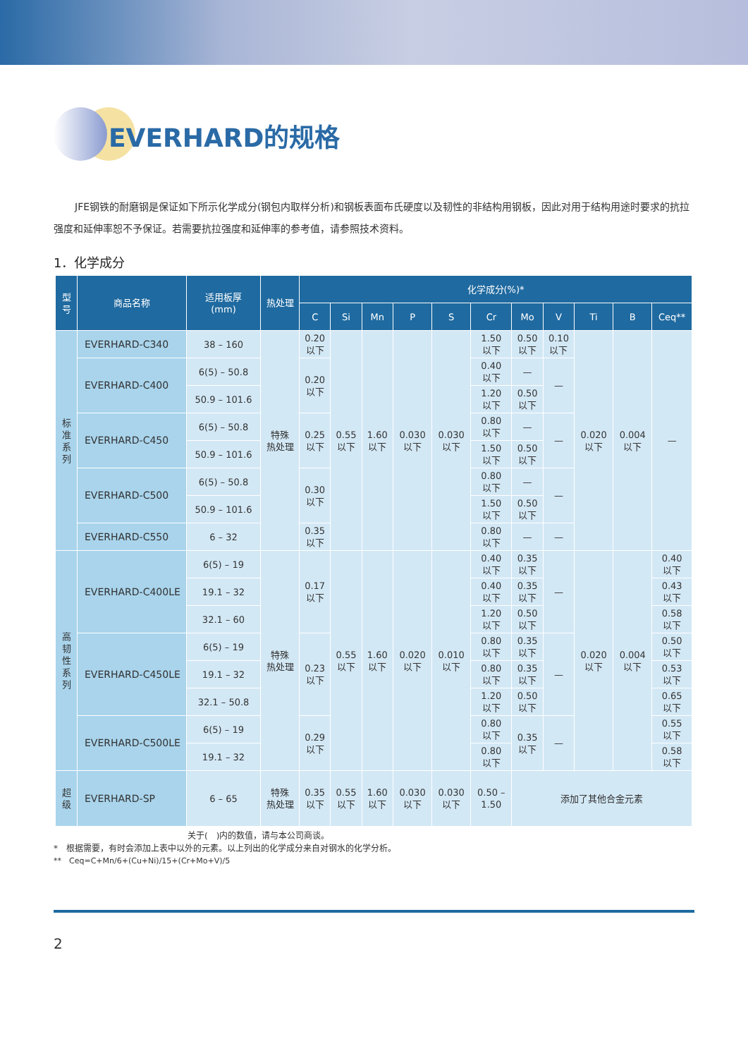EVERHARD的规格
JFE钢铁的耐磨钢是保证如下所示化学成分(钢包内取样分析)和钢板表面布氏硬度以及韧性的非结构用钢板，因此对用于结构用途时要求的抗拉强度和延伸率恕不予保证。若需要抗拉强度和延伸率的参考值，请参照技术资料。
1．化学成分
| 型 号 | 商品名称 | 适用板厚 (mm) | 热处理 | 化学成分(%)* | | | | | | | | | | |
| --- | --- | --- | --- | --- | --- | --- | --- | --- | --- | --- | --- | --- | --- | --- |
| | | | | C | Si | Mn | P | S | Cr | Mo | V | Ti | B | Ceq** |
| 标 准 系 列 | EVERHARD-C340 | 38 – 160 | 特殊 热处理 | 0.20 以下 | 0.55 以下 | 1.60 以下 | 0.030 以下 | 0.030 以下 | 1.50 以下 | 0.50 以下 | 0.10 以下 | 0.020 以下 | 0.004 以下 | — |
| | EVERHARD-C400 | 6(5) – 50.8 | | 0.20 以下 | | | | | 0.40 以下 | — | — | | | |
| | | 50.9 – 101.6 | | | | | | | 1.20 以下 | 0.50 以下 | | | | |
| | EVERHARD-C450 | 6(5) – 50.8 | | 0.25 以下 | | | | | 0.80 以下 | — | — | | | |
| | | 50.9 – 101.6 | | | | | | | 1.50 以下 | 0.50 以下 | | | | |
| | EVERHARD-C500 | 6(5) – 50.8 | | 0.30 以下 | | | | | 0.80 以下 | — | — | | | |
| | | 50.9 – 101.6 | | | | | | | 1.50 以下 | 0.50 以下 | | | | |
| | EVERHARD-C550 | 6 – 32 | | 0.35 以下 | | | | | 0.80 以下 | — | — | | | |
| 高 韧 性 系 列 | EVERHARD-C400LE | 6(5) – 19 | 特殊 热处理 | 0.17 以下 | 0.55 以下 | 1.60 以下 | 0.020 以下 | 0.010 以下 | 0.40 以下 | 0.35 以下 | — | 0.020 以下 | 0.004 以下 | 0.40 以下 |
| | | 19.1 – 32 | | | | | | | 0.40 以下 | 0.35 以下 | | | | 0.43 以下 |
| | | 32.1 – 60 | | | | | | | 1.20 以下 | 0.50 以下 | | | | 0.58 以下 |
| | EVERHARD-C450LE | 6(5) – 19 | | 0.23 以下 | | | | | 0.80 以下 | 0.35 以下 | — | | | 0.50 以下 |
| | | 19.1 – 32 | | | | | | | 0.80 以下 | 0.35 以下 | | | | 0.53 以下 |
| | | 32.1 – 50.8 | | | | | | | 1.20 以下 | 0.50 以下 | | | | 0.65 以下 |
| | EVERHARD-C500LE | 6(5) – 19 | | 0.29 以下 | | | | | 0.80 以下 | 0.35 以下 | — | | | 0.55 以下 |
| | | 19.1 – 32 | | | | | | | 0.80 以下 | | | | | 0.58 以下 |
| 超 级 | EVERHARD-SP | 6 – 65 | 特殊 热处理 | 0.35 以下 | 0.55 以下 | 1.60 以下 | 0.030 以下 | 0.030 以下 | 0.50 – 1.50 | 添加了其他合金元素 | | | | |
关于(　)内的数值，请与本公司商谈。
*　根据需要，有时会添加上表中以外的元素。以上列出的化学成分来自对钢水的化学分析。
**　Ceq=C+Mn/6+(Cu+Ni)/15+(Cr+Mo+V)/5
2